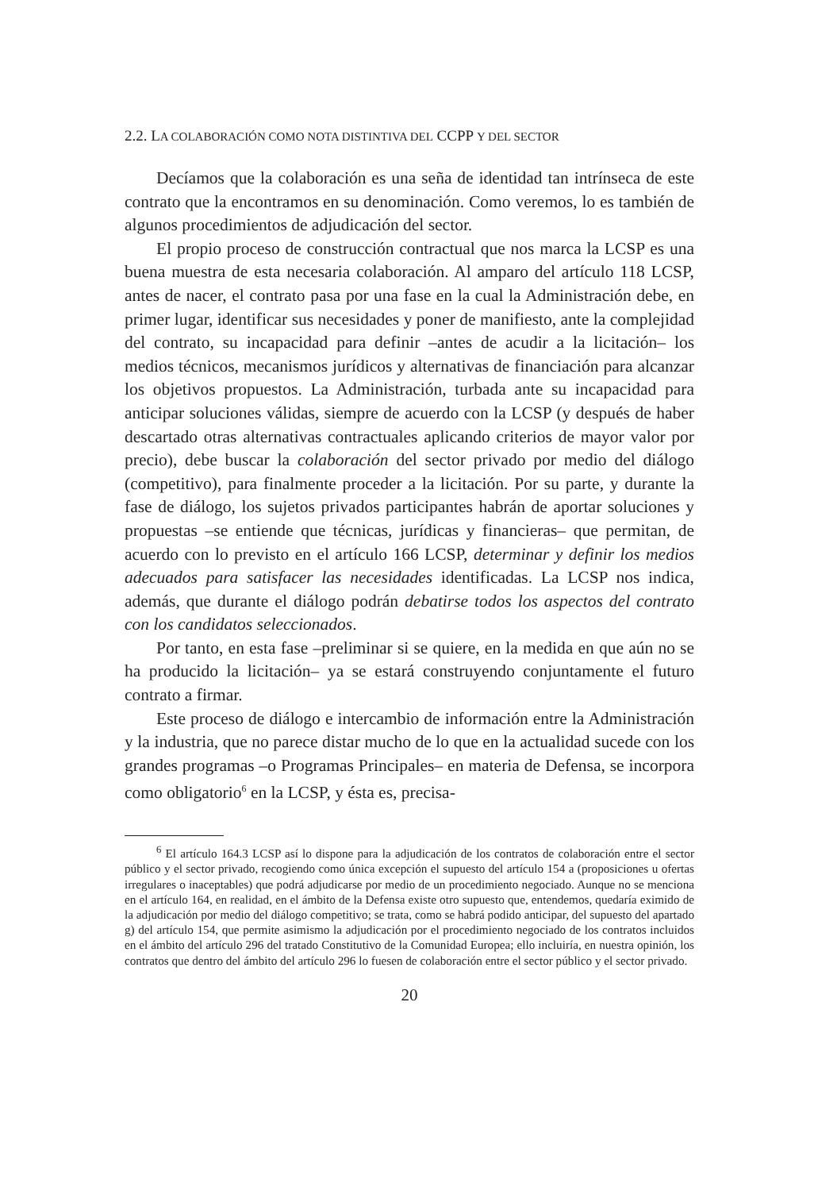2.2. LA COLABORACIÓN COMO NOTA DISTINTIVA DEL CCPP Y DEL SECTOR
Decíamos que la colaboración es una seña de identidad tan intrínseca de este contrato que la encontramos en su denominación. Como veremos, lo es también de algunos procedimientos de adjudicación del sector.
El propio proceso de construcción contractual que nos marca la LCSP es una buena muestra de esta necesaria colaboración. Al amparo del artículo 118 LCSP, antes de nacer, el contrato pasa por una fase en la cual la Administración debe, en primer lugar, identificar sus necesidades y poner de manifiesto, ante la complejidad del contrato, su incapacidad para definir –antes de acudir a la licitación– los medios técnicos, mecanismos jurídicos y alternativas de financiación para alcanzar los objetivos propuestos. La Administración, turbada ante su incapacidad para anticipar soluciones válidas, siempre de acuerdo con la LCSP (y después de haber descartado otras alternativas contractuales aplicando criterios de mayor valor por precio), debe buscar la colaboración del sector privado por medio del diálogo (competitivo), para finalmente proceder a la licitación. Por su parte, y durante la fase de diálogo, los sujetos privados participantes habrán de aportar soluciones y propuestas –se entiende que técnicas, jurídicas y financieras– que permitan, de acuerdo con lo previsto en el artículo 166 LCSP, determinar y definir los medios adecuados para satisfacer las necesidades identificadas. La LCSP nos indica, además, que durante el diálogo podrán debatirse todos los aspectos del contrato con los candidatos seleccionados.
Por tanto, en esta fase –preliminar si se quiere, en la medida en que aún no se ha producido la licitación– ya se estará construyendo conjuntamente el futuro contrato a firmar.
Este proceso de diálogo e intercambio de información entre la Administración y la industria, que no parece distar mucho de lo que en la actualidad sucede con los grandes programas –o Programas Principales– en materia de Defensa, se incorpora como obligatorio<sup>6</sup> en la LCSP, y ésta es, precisa-
<sup>6</sup> El artículo 164.3 LCSP así lo dispone para la adjudicación de los contratos de colaboración entre el sector público y el sector privado, recogiendo como única excepción el supuesto del artículo 154 a (proposiciones u ofertas irregulares o inaceptables) que podrá adjudicarse por medio de un procedimiento negociado. Aunque no se menciona en el artículo 164, en realidad, en el ámbito de la Defensa existe otro supuesto que, entendemos, quedaría eximido de la adjudicación por medio del diálogo competitivo; se trata, como se habrá podido anticipar, del supuesto del apartado g) del artículo 154, que permite asimismo la adjudicación por el procedimiento negociado de los contratos incluidos en el ámbito del artículo 296 del tratado Constitutivo de la Comunidad Europea; ello incluiría, en nuestra opinión, los contratos que dentro del ámbito del artículo 296 lo fuesen de colaboración entre el sector público y el sector privado.
20